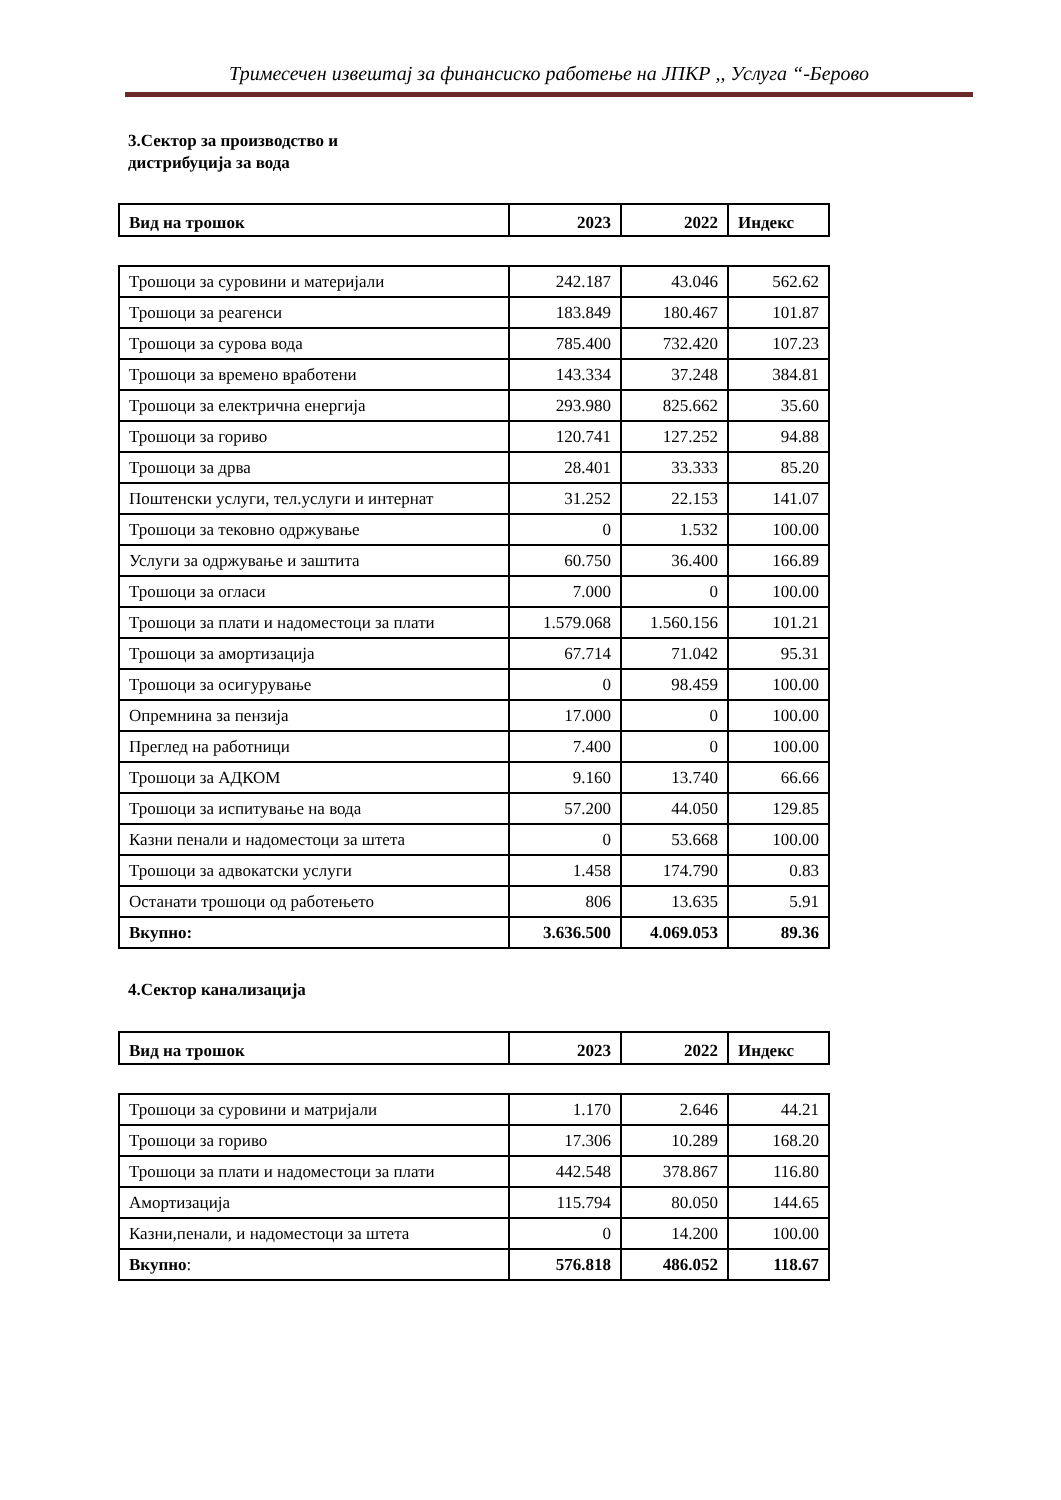Тримесечен извештај за финансиско работење на ЈПКР ,, Услуга “-Берово
3.Сектор за производство и
дистрибуција за вода
| Вид на трошок | 2023 | 2022 | Индекс |
| --- | --- | --- | --- |
| Трошоци за суровини и материјали | 242.187 | 43.046 | 562.62 |
| Трошоци за реагенси | 183.849 | 180.467 | 101.87 |
| Трошоци за сурова вода | 785.400 | 732.420 | 107.23 |
| Трошоци за времено вработени | 143.334 | 37.248 | 384.81 |
| Трошоци за електрична енергија | 293.980 | 825.662 | 35.60 |
| Трошоци за гориво | 120.741 | 127.252 | 94.88 |
| Трошоци за дрва | 28.401 | 33.333 | 85.20 |
| Поштенски услуги, тел.услуги и интернат | 31.252 | 22.153 | 141.07 |
| Трошоци за тековно одржување | 0 | 1.532 | 100.00 |
| Услуги за одржување и заштита | 60.750 | 36.400 | 166.89 |
| Трошоци за огласи | 7.000 | 0 | 100.00 |
| Трошоци за плати и надоместоци за плати | 1.579.068 | 1.560.156 | 101.21 |
| Трошоци за амортизација | 67.714 | 71.042 | 95.31 |
| Трошоци за осигурување | 0 | 98.459 | 100.00 |
| Опремнина за пензија | 17.000 | 0 | 100.00 |
| Преглед на работници | 7.400 | 0 | 100.00 |
| Трошоци за АДКОМ | 9.160 | 13.740 | 66.66 |
| Трошоци за испитување на вода | 57.200 | 44.050 | 129.85 |
| Казни пенали и надоместоци за штета | 0 | 53.668 | 100.00 |
| Трошоци за адвокатски услуги | 1.458 | 174.790 | 0.83 |
| Останати трошоци од работењето | 806 | 13.635 | 5.91 |
| Вкупно: | 3.636.500 | 4.069.053 | 89.36 |
4.Сектор канализација
| Вид на трошок | 2023 | 2022 | Индекс |
| --- | --- | --- | --- |
| Трошоци за суровини и матријали | 1.170 | 2.646 | 44.21 |
| Трошоци за гориво | 17.306 | 10.289 | 168.20 |
| Трошоци за плати и надоместоци за плати | 442.548 | 378.867 | 116.80 |
| Амортизација | 115.794 | 80.050 | 144.65 |
| Казни,пенали, и надоместоци за штета | 0 | 14.200 | 100.00 |
| Вкупно : | 576.818 | 486.052 | 118.67 |